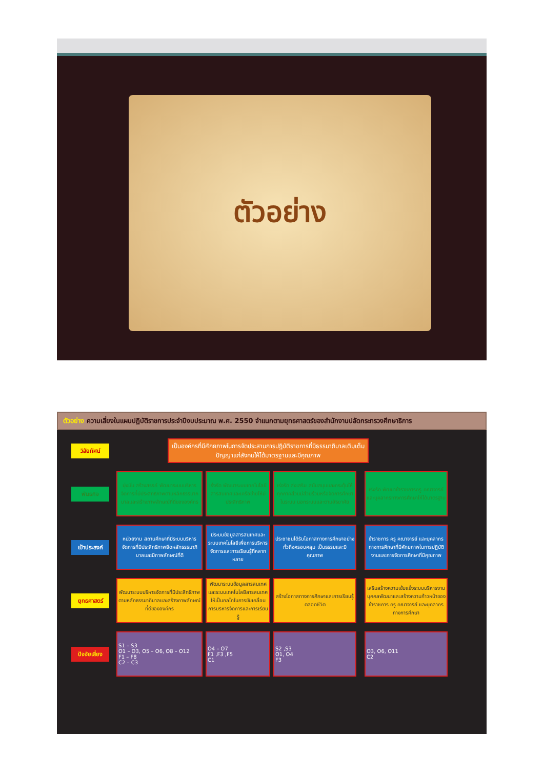ตัวอย่าง
ตัวอย่าง ความเสี่ยงในแผนปฏิบัติราชการประจำปีงบประมาณ พ.ศ. 2550 จำแนกตามยุทธศาสตร์ของสำนักงานปลัดกระทรวงศึกษาธิการ
วิสัยทัศน์
เป็นองค์กรที่มีศักยภาพในการจัดประสานการปฏิบัติราชการที่มีธรรมาภิบาลเติมเต็มปัญญาแก่สังคมให้ได้มาตรฐานและมีคุณภาพ
พันธกิจ
มุ่งมั่น สร้างสรรค์ พัฒนาระบบบริหารจัดการที่มีประสิทธิภาพตามหลักธรรมาภิบาลและสร้างภาพลักษณ์ที่ดีขององค์กร
เร่งรัด พัฒนาระบบเทคโนโลยีสารสนเทศและเครือข่ายให้มีประสิทธิภาพ
เร่งรัด ส่งเสริม สนับสนุนและกระตุ้นให้ทุกภาคส่วนมีส่วนร่วมหรือจัดการศึกษาในระบบ นอกระบบและตามอัธยาศัย
เร่งรัด พัฒนาข้าราชการครู คณาจารย์และบุคลากรทางการศึกษาให้ได้มาตรฐาน
เป้าประสงค์
หน่วยงาน สถานศึกษาที่มีระบบบริหารจัดการที่มีประสิทธิภาพยึดหลักธรรมาภิบาลและมีภาพลักษณ์ที่ดี
มีระบบข้อมูลสารสนเทศและระบบเทคโนโลยีเพื่อการบริหารจัดการและการเรียนรู้ที่หลากหลาย
ประชาชนได้รับโอกาสทางการศึกษาอย่างทั่วถึงครอบคลุม เป็นธรรมและมีคุณภาพ
ข้าราชการ ครู คณาจารย์ และบุคลากรทางการศึกษาที่มีศักยภาพในการปฏิบัติงานและการจัดการศึกษาที่มีคุณภาพ
ยุทธศาสตร์
พัฒนาระบบบริหารจัดการที่มีประสิทธิภาพตามหลักธรรมาภิบาลและสร้างภาพลักษณ์ที่ดีขององค์กร
พัฒนาระบบข้อมูลสารสนเทศและระบบเทคโนโลยีสารสนเทศให้เป็นกลไกในการขับเคลื่อนการบริหารจัดการและการเรียนรู้
สร้างโอกาสทางการศึกษาและการเรียนรู้ตลอดชีวิต
เสริมสร้างความเข้มแข็งระบบบริหารงานบุคคลพัฒนาและสร้างความก้าวหน้าของข้าราชการ ครู คณาจารย์ และบุคลากรทางการศึกษา
ปัจจัยเสี่ยง
S1 – S3
O1 – O3, O5 – O6, O8 – O12
F1 – F8
C2 – C3
O4 – O7
F1 ,F3 ,F5
C1
S2 ,S3
O1, O4
F3
O3, O6, O11
C2